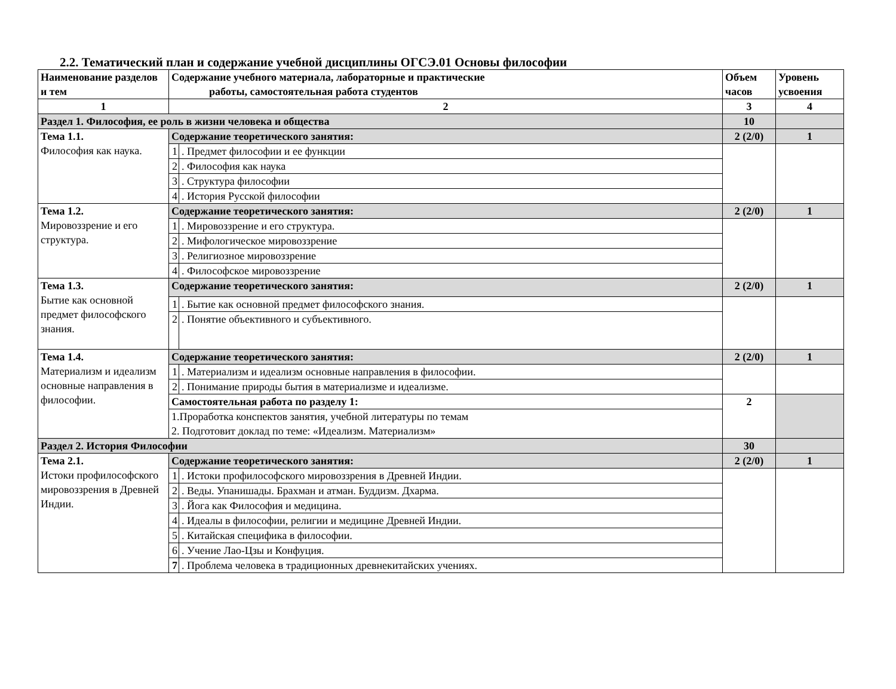2.2. Тематический план и содержание учебной дисциплины ОГСЭ.01 Основы философии
| Наименование разделов и тем | Содержание учебного материала, лабораторные и практические работы, самостоятельная работа студентов | | Объем часов | Уровень усвоения |
| --- | --- | --- | --- | --- |
| 1 | 2 | | 3 | 4 |
| Раздел 1. Философия, ее роль в жизни человека и общества | | | 10 | |
| Тема 1.1. Философия как наука. | Содержание теоретического занятия: | | 2 (2/0) | 1 |
| | 1 | . Предмет философии и ее функции | | |
| | 2 | . Философия как наука | | |
| | 3 | . Структура философии | | |
| | 4 | . История Русской философии | | |
| Тема 1.2. Мировоззрение и его структура. | Содержание теоретического занятия: | | 2 (2/0) | 1 |
| | 1 | . Мировоззрение и его структура. | | |
| | 2 | . Мифологическое мировоззрение | | |
| | 3 | . Религиозное мировоззрение | | |
| | 4 | . Философское мировоззрение | | |
| Тема 1.3. Бытие как основной предмет философского знания. | Содержание теоретического занятия: | | 2 (2/0) | 1 |
| | 1 | . Бытие как основной предмет философского знания. | | |
| | 2 | . Понятие объективного и субъективного. | | |
| Тема 1.4. Материализм и идеализм основные направления в философии. | Содержание теоретического занятия: | | 2 (2/0) | 1 |
| | 1 | . Материализм и идеализм основные направления в философии. | | |
| | 2 | . Понимание природы бытия в материализме и идеализме. | | |
| | Самостоятельная работа по разделу 1: | | 2 | |
| | 1.Проработка конспектов занятия, учебной литературы по темам | | | |
| | 2. Подготовит доклад по теме: «Идеализм. Материализм» | | | |
| Раздел 2. История Философии | | | 30 | |
| Тема 2.1. Истоки профилософского мировоззрения в Древней Индии. | Содержание теоретического занятия: | | 2 (2/0) | 1 |
| | 1 | . Истоки профилософского мировоззрения в Древней Индии. | | |
| | 2 | . Веды. Упанишады. Брахман и атман. Буддизм. Дхарма. | | |
| | 3 | . Йога как Философия и медицина. | | |
| | 4 | . Идеалы в философии, религии и медицине Древней Индии. | | |
| | 5 | . Китайская специфика в философии. | | |
| | 6 | . Учение Лао-Цзы и Конфуция. | | |
| | 7 | . Проблема человека в традиционных древнекитайских учениях. | | |